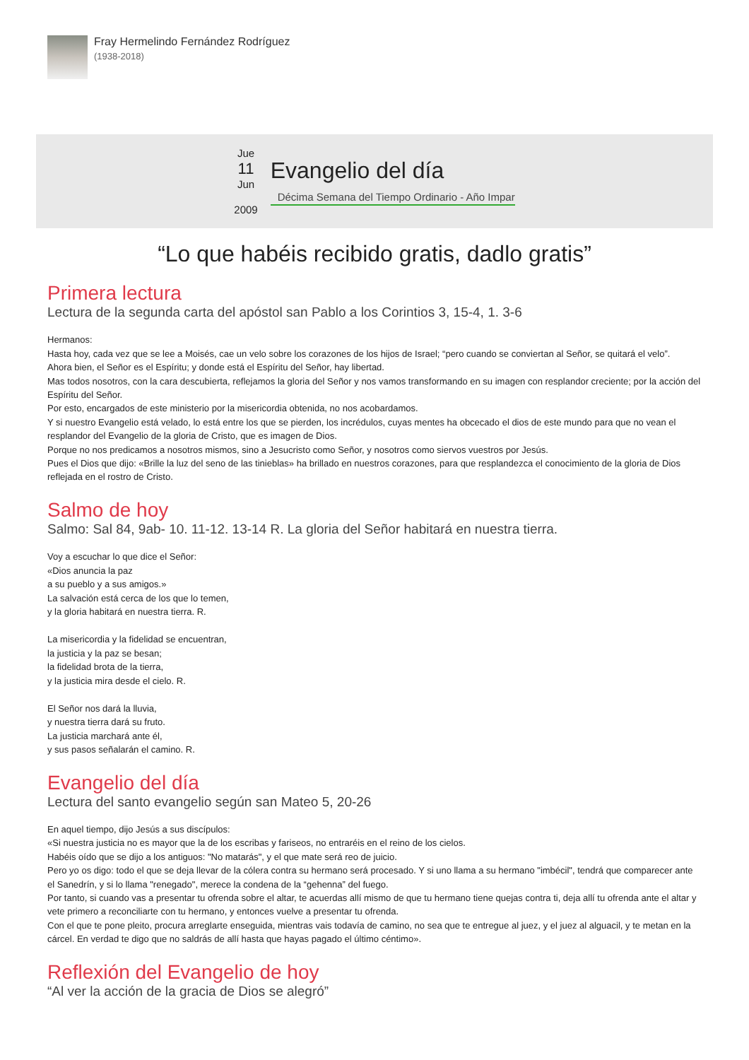Fray Hermelindo Fernández Rodríguez
(1938-2018)
Jue
11
Jun
2009
Evangelio del día
Décima Semana del Tiempo Ordinario - Año Impar
“Lo que habéis recibido gratis, dadlo gratis”
Primera lectura
Lectura de la segunda carta del apóstol san Pablo a los Corintios 3, 15-4, 1. 3-6
Hermanos:
Hasta hoy, cada vez que se lee a Moisés, cae un velo sobre los corazones de los hijos de Israel; “pero cuando se conviertan al Señor, se quitará el velo”.
Ahora bien, el Señor es el Espíritu; y donde está el Espíritu del Señor, hay libertad.
Mas todos nosotros, con la cara descubierta, reflejamos la gloria del Señor y nos vamos transformando en su imagen con resplandor creciente; por la acción del Espíritu del Señor.
Por esto, encargados de este ministerio por la misericordia obtenida, no nos acobardamos.
Y si nuestro Evangelio está velado, lo está entre los que se pierden, los incrédulos, cuyas mentes ha obcecado el dios de este mundo para que no vean el resplandor del Evangelio de la gloria de Cristo, que es imagen de Dios.
Porque no nos predicamos a nosotros mismos, sino a Jesucristo como Señor, y nosotros como siervos vuestros por Jesús.
Pues el Dios que dijo: «Brille la luz del seno de las tinieblas» ha brillado en nuestros corazones, para que resplandezca el conocimiento de la gloria de Dios reflejada en el rostro de Cristo.
Salmo de hoy
Salmo: Sal 84, 9ab- 10. 11-12. 13-14 R. La gloria del Señor habitará en nuestra tierra.
Voy a escuchar lo que dice el Señor:
«Dios anuncia la paz
a su pueblo y a sus amigos.»
La salvación está cerca de los que lo temen,
y la gloria habitará en nuestra tierra. R.
La misericordia y la fidelidad se encuentran,
la justicia y la paz se besan;
la fidelidad brota de la tierra,
y la justicia mira desde el cielo. R.
El Señor nos dará la lluvia,
y nuestra tierra dará su fruto.
La justicia marchará ante él,
y sus pasos señalarán el camino. R.
Evangelio del día
Lectura del santo evangelio según san Mateo 5, 20-26
En aquel tiempo, dijo Jesús a sus discípulos:
«Si nuestra justicia no es mayor que la de los escribas y fariseos, no entraréis en el reino de los cielos.
Habéis oído que se dijo a los antiguos: "No matarás", y el que mate será reo de juicio.
Pero yo os digo: todo el que se deja llevar de la cólera contra su hermano será procesado. Y si uno llama a su hermano "imbécil", tendrá que comparecer ante el Sanedrín, y si lo llama "renegado", merece la condena de la “gehenna” del fuego.
Por tanto, si cuando vas a presentar tu ofrenda sobre el altar, te acuerdas allí mismo de que tu hermano tiene quejas contra ti, deja allí tu ofrenda ante el altar y vete primero a reconciliarte con tu hermano, y entonces vuelve a presentar tu ofrenda.
Con el que te pone pleito, procura arreglarte enseguida, mientras vais todavía de camino, no sea que te entregue al juez, y el juez al alguacil, y te metan en la cárcel. En verdad te digo que no saldrás de allí hasta que hayas pagado el último céntimo».
Reflexión del Evangelio de hoy
“Al ver la acción de la gracia de Dios se alegró”